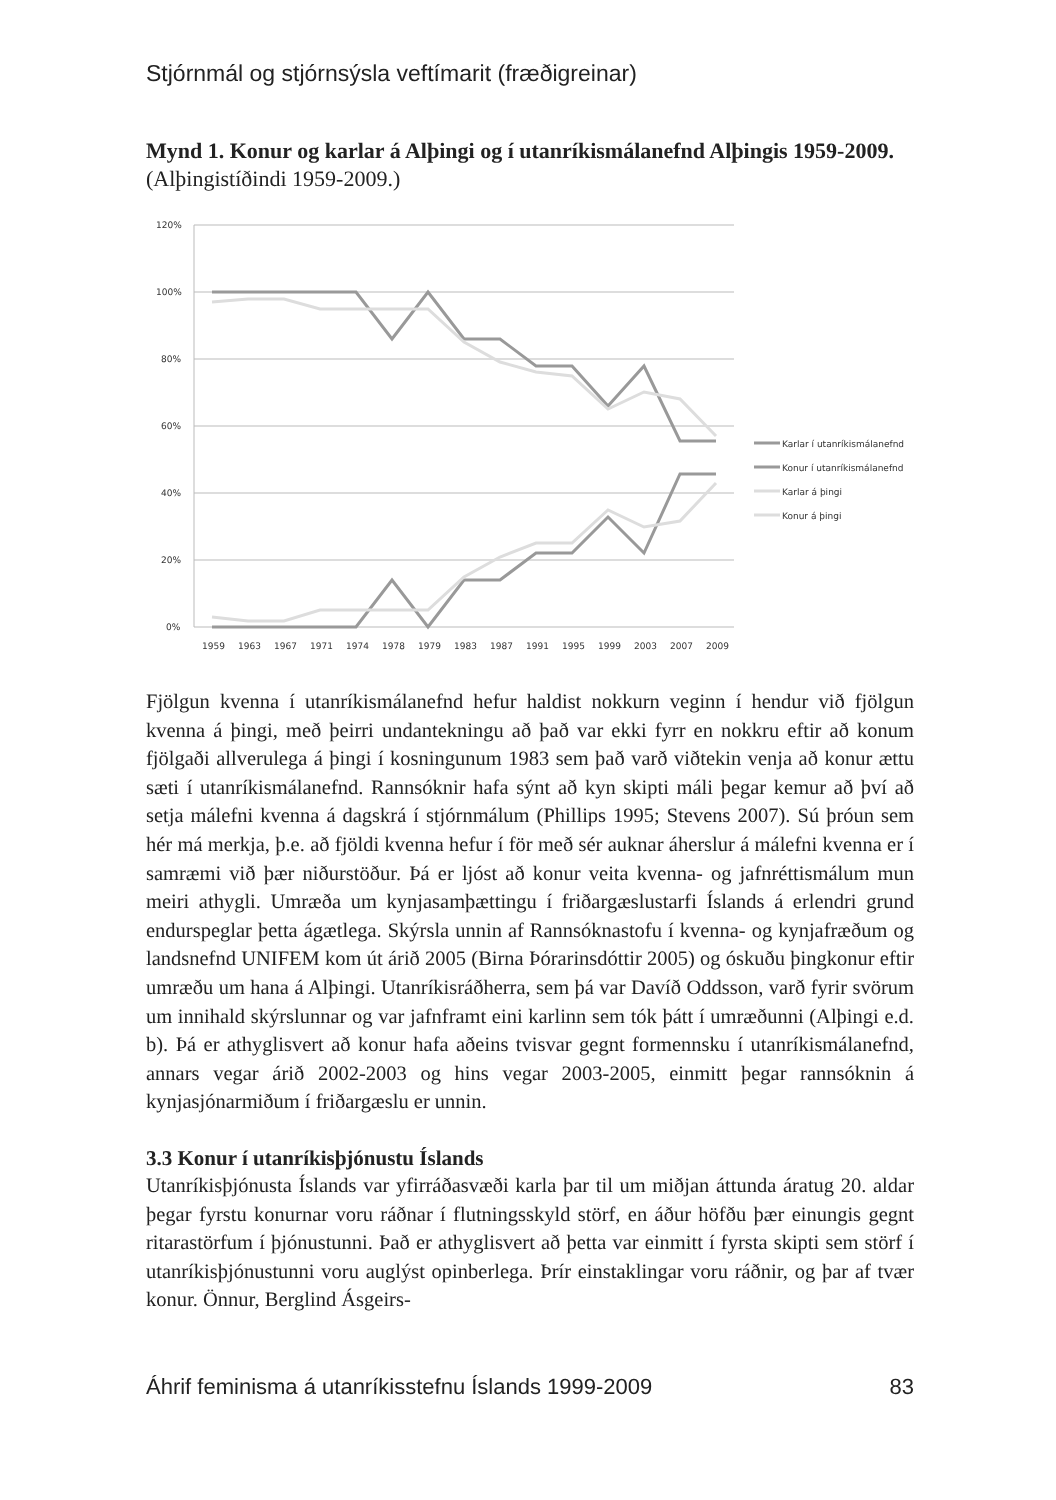Stjórnmál og stjórnsýsla veftímarit (fræðigreinar)
Mynd 1. Konur og karlar á Alþingi og í utanríkismálanefnd Alþingis 1959-2009. (Alþingistíðindi 1959-2009.)
120%
100%
80%
60%
40%
20%
0%
1959
1963
1967
1971
1974
1978
1979
1983
1987
1991
1995
1999
2003
2007
2009
Karlar í utanríkismálanefnd
Konur í utanríkismálanefnd
Karlar á þingi
Konur á þingi
Fjölgun kvenna í utanríkismálanefnd hefur haldist nokkurn veginn í hendur við fjölgun kvenna á þingi, með þeirri undantekningu að það var ekki fyrr en nokkru eftir að konum fjölgaði allverulega á þingi í kosningunum 1983 sem það varð viðtekin venja að konur ættu sæti í utanríkismálanefnd. Rannsóknir hafa sýnt að kyn skipti máli þegar kemur að því að setja málefni kvenna á dagskrá í stjórnmálum (Phillips 1995; Stevens 2007). Sú þróun sem hér má merkja, þ.e. að fjöldi kvenna hefur í för með sér auknar áherslur á málefni kvenna er í samræmi við þær niðurstöður. Þá er ljóst að konur veita kvenna- og jafnréttismálum mun meiri athygli. Umræða um kynjasamþættingu í friðargæslustarfi Íslands á erlendri grund endurspeglar þetta ágætlega. Skýrsla unnin af Rannsóknastofu í kvenna- og kynjafræðum og landsnefnd UNIFEM kom út árið 2005 (Birna Þórarinsdóttir 2005) og óskuðu þingkonur eftir umræðu um hana á Alþingi. Utanríkisráðherra, sem þá var Davíð Oddsson, varð fyrir svörum um innihald skýrslunnar og var jafnframt eini karlinn sem tók þátt í umræðunni (Alþingi e.d. b). Þá er athyglisvert að konur hafa aðeins tvisvar gegnt formennsku í utanríkismálanefnd, annars vegar árið 2002-2003 og hins vegar 2003-2005, einmitt þegar rannsóknin á kynjasjónarmiðum í friðargæslu er unnin.
3.3 Konur í utanríkisþjónustu Íslands
Utanríkisþjónusta Íslands var yfirráðasvæði karla þar til um miðjan áttunda áratug 20. aldar þegar fyrstu konurnar voru ráðnar í flutningsskyld störf, en áður höfðu þær einungis gegnt ritarastörfum í þjónustunni. Það er athyglisvert að þetta var einmitt í fyrsta skipti sem störf í utanríkisþjónustunni voru auglýst opinberlega. Þrír einstaklingar voru ráðnir, og þar af tvær konur. Önnur, Berglind Ásgeirs-
Áhrif feminisma á utanríkisstefnu Íslands 1999-2009 83